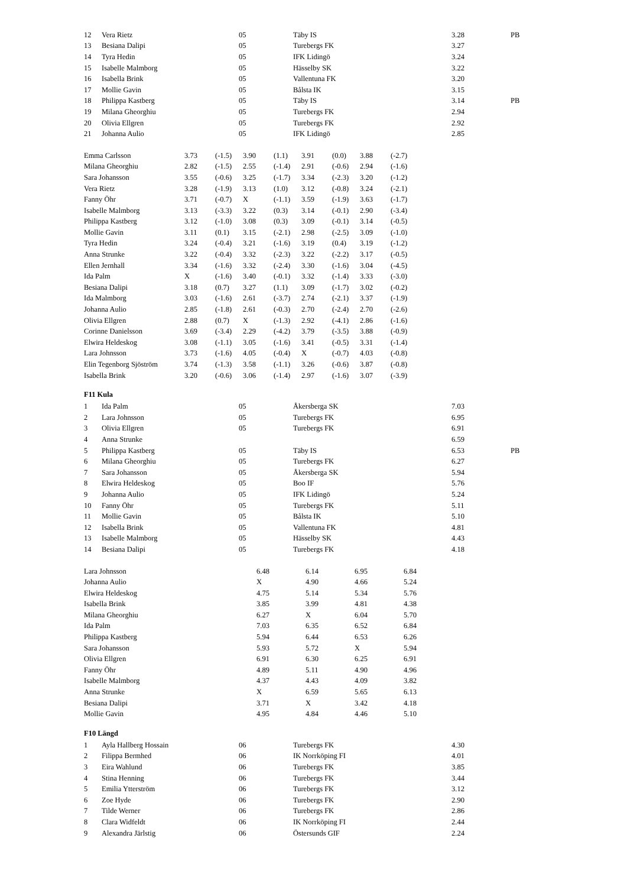| 12 | Vera Rietz | 05 | Täby IS | 3.28 | PB |
| 13 | Besiana Dalipi | 05 | Turebergs FK | 3.27 | |
| 14 | Tyra Hedin | 05 | IFK Lidingö | 3.24 | |
| 15 | Isabelle Malmborg | 05 | Hässelby SK | 3.22 | |
| 16 | Isabella Brink | 05 | Vallentuna FK | 3.20 | |
| 17 | Mollie Gavin | 05 | Bålsta IK | 3.15 | |
| 18 | Philippa Kastberg | 05 | Täby IS | 3.14 | PB |
| 19 | Milana Gheorghiu | 05 | Turebergs FK | 2.94 | |
| 20 | Olivia Ellgren | 05 | Turebergs FK | 2.92 | |
| 21 | Johanna Aulio | 05 | IFK Lidingö | 2.85 | |
| Emma Carlsson | 3.73 | (-1.5) | 3.90 | (1.1) | 3.91 | (0.0) | 3.88 | (-2.7) |
| Milana Gheorghiu | 2.82 | (-1.5) | 2.55 | (-1.4) | 2.91 | (-0.6) | 2.94 | (-1.6) |
| Sara Johansson | 3.55 | (-0.6) | 3.25 | (-1.7) | 3.34 | (-2.3) | 3.20 | (-1.2) |
| Vera Rietz | 3.28 | (-1.9) | 3.13 | (1.0) | 3.12 | (-0.8) | 3.24 | (-2.1) |
| Fanny Öhr | 3.71 | (-0.7) | X | (-1.1) | 3.59 | (-1.9) | 3.63 | (-1.7) |
| Isabelle Malmborg | 3.13 | (-3.3) | 3.22 | (0.3) | 3.14 | (-0.1) | 2.90 | (-3.4) |
| Philippa Kastberg | 3.12 | (-1.0) | 3.08 | (0.3) | 3.09 | (-0.1) | 3.14 | (-0.5) |
| Mollie Gavin | 3.11 | (0.1) | 3.15 | (-2.1) | 2.98 | (-2.5) | 3.09 | (-1.0) |
| Tyra Hedin | 3.24 | (-0.4) | 3.21 | (-1.6) | 3.19 | (0.4) | 3.19 | (-1.2) |
| Anna Strunke | 3.22 | (-0.4) | 3.32 | (-2.3) | 3.22 | (-2.2) | 3.17 | (-0.5) |
| Ellen Jernhall | 3.34 | (-1.6) | 3.32 | (-2.4) | 3.30 | (-1.6) | 3.04 | (-4.5) |
| Ida Palm | X | (-1.6) | 3.40 | (-0.1) | 3.32 | (-1.4) | 3.33 | (-3.0) |
| Besiana Dalipi | 3.18 | (0.7) | 3.27 | (1.1) | 3.09 | (-1.7) | 3.02 | (-0.2) |
| Ida Malmborg | 3.03 | (-1.6) | 2.61 | (-3.7) | 2.74 | (-2.1) | 3.37 | (-1.9) |
| Johanna Aulio | 2.85 | (-1.8) | 2.61 | (-0.3) | 2.70 | (-2.4) | 2.70 | (-2.6) |
| Olivia Ellgren | 2.88 | (0.7) | X | (-1.3) | 2.92 | (-4.1) | 2.86 | (-1.6) |
| Corinne Danielsson | 3.69 | (-3.4) | 2.29 | (-4.2) | 3.79 | (-3.5) | 3.88 | (-0.9) |
| Elwira Heldeskog | 3.08 | (-1.1) | 3.05 | (-1.6) | 3.41 | (-0.5) | 3.31 | (-1.4) |
| Lara Johnsson | 3.73 | (-1.6) | 4.05 | (-0.4) | X | (-0.7) | 4.03 | (-0.8) |
| Elin Tegenborg Sjöström | 3.74 | (-1.3) | 3.58 | (-1.1) | 3.26 | (-0.6) | 3.87 | (-0.8) |
| Isabella Brink | 3.20 | (-0.6) | 3.06 | (-1.4) | 2.97 | (-1.6) | 3.07 | (-3.9) |
F11 Kula
| 1 | Ida Palm | 05 | Åkersberga SK | 7.03 | |
| 2 | Lara Johnsson | 05 | Turebergs FK | 6.95 | |
| 3 | Olivia Ellgren | 05 | Turebergs FK | 6.91 | |
| 4 | Anna Strunke | | | 6.59 | |
| 5 | Philippa Kastberg | 05 | Täby IS | 6.53 | PB |
| 6 | Milana Gheorghiu | 05 | Turebergs FK | 6.27 | |
| 7 | Sara Johansson | 05 | Åkersberga SK | 5.94 | |
| 8 | Elwira Heldeskog | 05 | Boo IF | 5.76 | |
| 9 | Johanna Aulio | 05 | IFK Lidingö | 5.24 | |
| 10 | Fanny Öhr | 05 | Turebergs FK | 5.11 | |
| 11 | Mollie Gavin | 05 | Bålsta IK | 5.10 | |
| 12 | Isabella Brink | 05 | Vallentuna FK | 4.81 | |
| 13 | Isabelle Malmborg | 05 | Hässelby SK | 4.43 | |
| 14 | Besiana Dalipi | 05 | Turebergs FK | 4.18 | |
| Lara Johnsson | 6.48 | 6.14 | 6.95 | 6.84 |
| Johanna Aulio | X | 4.90 | 4.66 | 5.24 |
| Elwira Heldeskog | 4.75 | 5.14 | 5.34 | 5.76 |
| Isabella Brink | 3.85 | 3.99 | 4.81 | 4.38 |
| Milana Gheorghiu | 6.27 | X | 6.04 | 5.70 |
| Ida Palm | 7.03 | 6.35 | 6.52 | 6.84 |
| Philippa Kastberg | 5.94 | 6.44 | 6.53 | 6.26 |
| Sara Johansson | 5.93 | 5.72 | X | 5.94 |
| Olivia Ellgren | 6.91 | 6.30 | 6.25 | 6.91 |
| Fanny Öhr | 4.89 | 5.11 | 4.90 | 4.96 |
| Isabelle Malmborg | 4.37 | 4.43 | 4.09 | 3.82 |
| Anna Strunke | X | 6.59 | 5.65 | 6.13 |
| Besiana Dalipi | 3.71 | X | 3.42 | 4.18 |
| Mollie Gavin | 4.95 | 4.84 | 4.46 | 5.10 |
F10 Längd
| 1 | Ayla Hallberg Hossain | 06 | Turebergs FK | 4.30 | |
| 2 | Filippa Bermhed | 06 | IK Norrköping FI | 4.01 | |
| 3 | Eira Wahlund | 06 | Turebergs FK | 3.85 | |
| 4 | Stina Henning | 06 | Turebergs FK | 3.44 | |
| 5 | Emilia Ytterström | 06 | Turebergs FK | 3.12 | |
| 6 | Zoe Hyde | 06 | Turebergs FK | 2.90 | |
| 7 | Tilde Werner | 06 | Turebergs FK | 2.86 | |
| 8 | Clara Widfeldt | 06 | IK Norrköping FI | 2.44 | |
| 9 | Alexandra Järlstig | 06 | Östersunds GIF | 2.24 | |